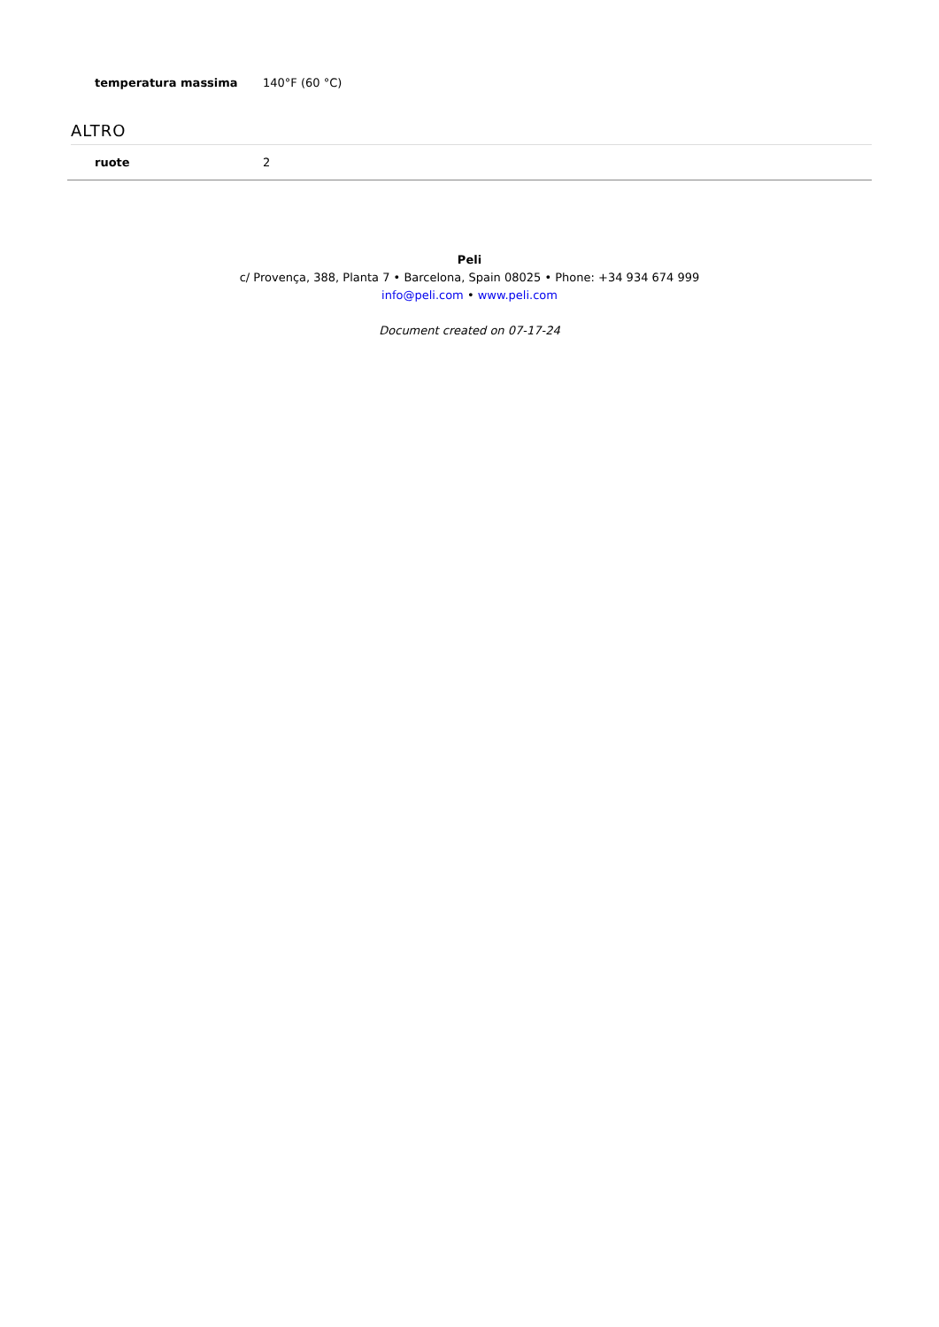| temperatura massima | 140°F (60 °C) |
ALTRO
| ruote | 2 |
Peli
c/ Provença, 388, Planta 7 • Barcelona, Spain 08025 • Phone: +34 934 674 999
info@peli.com • www.peli.com
Document created on 07-17-24